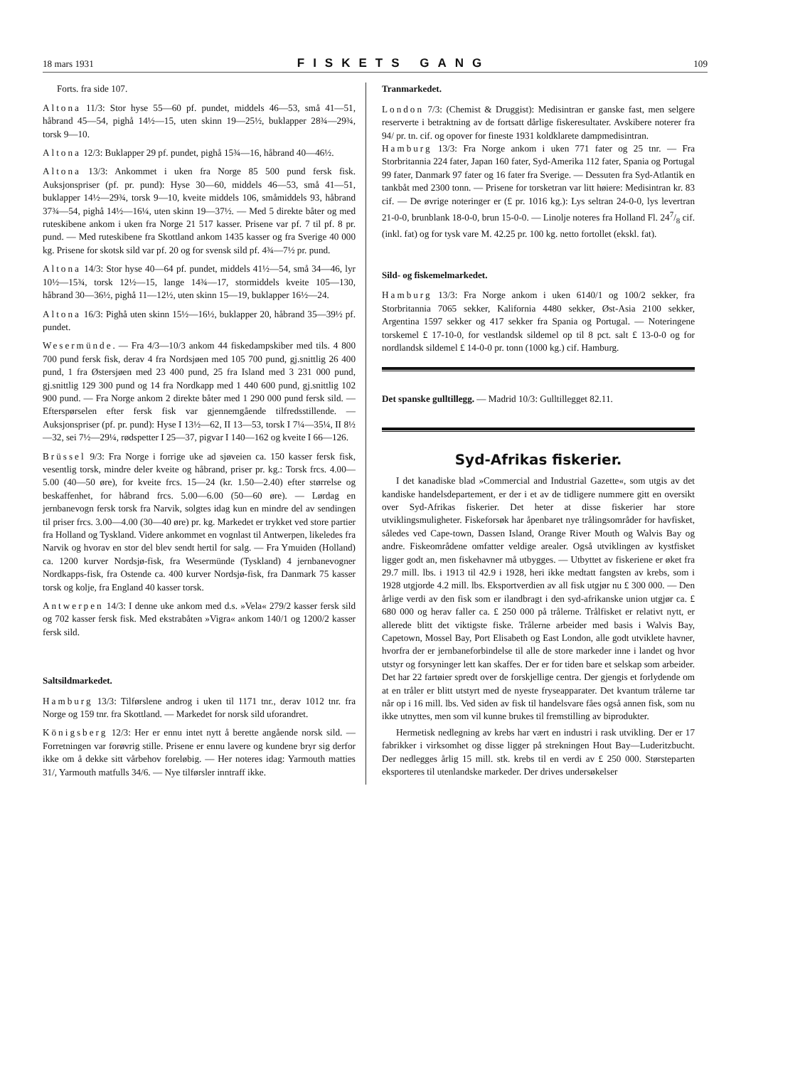18 mars 1931 FISKETS GANG 109
Forts. fra side 107.
Altona 11/3: Stor hyse 55—60 pf. pundet, middels 46—53, små 41—51, håbrand 45—54, pighå 14½—15, uten skinn 19—25½, buklapper 28¾—29¾, torsk 9—10.
Altona 12/3: Buklapper 29 pf. pundet, pighå 15¾—16, håbrand 40—46½.
Altona 13/3: Ankommet i uken fra Norge 85 500 pund fersk fisk. Auksjonspriser (pf. pr. pund): Hyse 30—60, middels 46—53, små 41—51, buklapper 14½—29¾, torsk 9—10, kveite middels 106, småmiddels 93, håbrand 37¾—54, pighå 14½—16¼, uten skinn 19—37½. — Med 5 direkte båter og med ruteskibene ankom i uken fra Norge 21 517 kasser. Prisene var pf. 7 til pf. 8 pr. pund. — Med ruteskibene fra Skottland ankom 1435 kasser og fra Sverige 40 000 kg. Prisene for skotsk sild var pf. 20 og for svensk sild pf. 4¾—7½ pr. pund.
Altona 14/3: Stor hyse 40—64 pf. pundet, middels 41½—54, små 34—46, lyr 10½—15¾, torsk 12½—15, lange 14¾—17, stormiddels kveite 105—130, håbrand 30—36½, pighå 11—12½, uten skinn 15—19, buklapper 16½—24.
Altona 16/3: Pighå uten skinn 15½—16½, buklapper 20, håbrand 35—39½ pf. pundet.
Wesermünde. — Fra 4/3—10/3 ankom 44 fiskedampskiber med tils. 4 800 700 pund fersk fisk, derav 4 fra Nordsjøen med 105 700 pund, gj.snittlig 26 400 pund, 1 fra Østersjøen med 23 400 pund, 25 fra Island med 3 231 000 pund, gj.snittlig 129 300 pund og 14 fra Nordkapp med 1 440 600 pund, gj.snittlig 102 900 pund. — Fra Norge ankom 2 direkte båter med 1 290 000 pund fersk sild. — Efterspørselen efter fersk fisk var gjennemgående tilfredsstillende. — Auksjonspriser (pf. pr. pund): Hyse I 13½—62, II 13—53, torsk I 7¼—35¼, II 8½—32, sei 7½—29¼, rødspetter I 25—37, pigvar I 140—162 og kveite I 66—126.
Brüssel 9/3: Fra Norge i forrige uke ad sjøveien ca. 150 kasser fersk fisk, vesentlig torsk, mindre deler kveite og håbrand, priser pr. kg.: Torsk frcs. 4.00—5.00 (40—50 øre), for kveite frcs. 15—24 (kr. 1.50—2.40) efter størrelse og beskaffenhet, for håbrand frcs. 5.00—6.00 (50—60 øre). — Lørdag en jernbanevogn fersk torsk fra Narvik, solgtes idag kun en mindre del av sendingen til priser frcs. 3.00—4.00 (30—40 øre) pr. kg. Markedet er trykket ved store partier fra Holland og Tyskland. Videre ankommet en vognlast til Antwerpen, likeledes fra Narvik og hvorav en stor del blev sendt hertil for salg. — Fra Ymuiden (Holland) ca. 1200 kurver Nordsjø-fisk, fra Wesermünde (Tyskland) 4 jernbanevogner Nordkapps-fisk, fra Ostende ca. 400 kurver Nordsjø-fisk, fra Danmark 75 kasser torsk og kolje, fra England 40 kasser torsk.
Antwerpen 14/3: I denne uke ankom med d.s. »Vela« 279/2 kasser fersk sild og 702 kasser fersk fisk. Med ekstrabåten »Vigra« ankom 140/1 og 1200/2 kasser fersk sild.
Saltsildmarkedet.
Hamburg 13/3: Tilførslene androg i uken til 1171 tnr., derav 1012 tnr. fra Norge og 159 tnr. fra Skottland. — Markedet for norsk sild uforandret.
Königsberg 12/3: Her er ennu intet nytt å berette angående norsk sild. — Forretningen var forøvrig stille. Prisene er ennu lavere og kundene bryr sig derfor ikke om å dekke sitt vårbehov foreløbig. — Her noteres idag: Yarmouth matties 31/, Yarmouth matfulls 34/6. — Nye tilførsler inntraff ikke.
Tranmarkedet.
London 7/3: (Chemist & Druggist): Medisintran er ganske fast, men selgere reserverte i betraktning av de fortsatt dårlige fiskeresultater. Avskibere noterer fra 94/ pr. tn. cif. og opover for fineste 1931 koldklarete dampmedisintran.
Hamburg 13/3: Fra Norge ankom i uken 771 fater og 25 tnr. — Fra Storbritannia 224 fater, Japan 160 fater, Syd-Amerika 112 fater, Spania og Portugal 99 fater, Danmark 97 fater og 16 fater fra Sverige. — Dessuten fra Syd-Atlantik en tankbåt med 2300 tonn. — Prisene for torsketran var litt høiere: Medisintran kr. 83 cif. — De øvrige noteringer er (£ pr. 1016 kg.): Lys seltran 24-0-0, lys levertran 21-0-0, brunblank 18-0-0, brun 15-0-0. — Linolje noteres fra Holland Fl. 247/8 cif. (inkl. fat) og for tysk vare M. 42.25 pr. 100 kg. netto fortollet (ekskl. fat).
Sild- og fiskemelmarkedet.
Hamburg 13/3: Fra Norge ankom i uken 6140/1 og 100/2 sekker, fra Storbritannia 7065 sekker, Kalifornia 4480 sekker, Øst-Asia 2100 sekker, Argentina 1597 sekker og 417 sekker fra Spania og Portugal. — Noteringene torskemel £ 17-10-0, for vestlandsk sildemel op til 8 pct. salt £ 13-0-0 og for nordlandsk sildemel £ 14-0-0 pr. tonn (1000 kg.) cif. Hamburg.
Det spanske gulltillegg. — Madrid 10/3: Gulltillegget 82.11.
Syd-Afrikas fiskerier.
I det kanadiske blad »Commercial and Industrial Gazette«, som utgis av det kandiske handelsdepartement, er der i et av de tidligere nummere gitt en oversikt over Syd-Afrikas fiskerier. Det heter at disse fiskerier har store utviklingsmuligheter. Fiskeforsøk har åpenbaret nye trålingsområder for havfisket, således ved Cape-town, Dassen Island, Orange River Mouth og Walvis Bay og andre. Fiskeområdene omfatter veldige arealer. Også utviklingen av kystfisket ligger godt an, men fiskehavner må utbygges. — Utbyttet av fiskeriene er øket fra 29.7 mill. lbs. i 1913 til 42.9 i 1928, heri ikke medtatt fangsten av krebs, som i 1928 utgjorde 4.2 mill. lbs. Eksportverdien av all fisk utgjør nu £ 300 000. — Den årlige verdi av den fisk som er ilandbragt i den syd-afrikanske union utgjør ca. £ 680 000 og herav faller ca. £ 250 000 på trålerne. Trålfisket er relativt nytt, er allerede blitt det viktigste fiske. Trålerne arbeider med basis i Walvis Bay, Capetown, Mossel Bay, Port Elisabeth og East London, alle godt utviklete havner, hvorfra der er jernbaneforbindelse til alle de store markeder inne i landet og hvor utstyr og forsyninger lett kan skaffes. Der er for tiden bare et selskap som arbeider. Det har 22 fartøier spredt over de forskjellige centra. Der gjengis et forlydende om at en tråler er blitt utstyrt med de nyeste fryseapparater. Det kvantum trålerne tar når op i 16 mill. lbs. Ved siden av fisk til handelsvare fåes også annen fisk, som nu ikke utnyttes, men som vil kunne brukes til fremstilling av biprodukter.
Hermetisk nedlegning av krebs har vært en industri i rask utvikling. Der er 17 fabrikker i virksomhet og disse ligger på strekningen Hout Bay—Luderitzbucht. Der nedlegges årlig 15 mill. stk. krebs til en verdi av £ 250 000. Størsteparten eksporteres til utenlandske markeder. Der drives undersøkelser